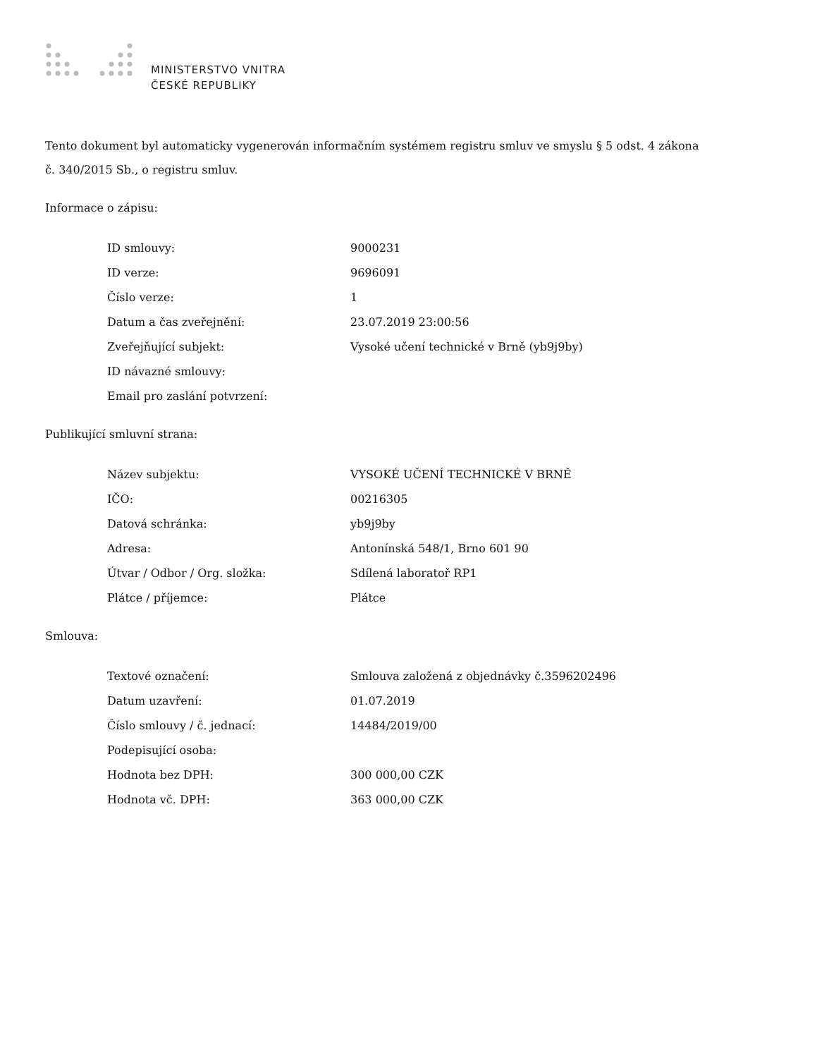MINISTERSTVO VNITRA
ČESKÉ REPUBLIKY
Tento dokument byl automaticky vygenerován informačním systémem registru smluv ve smyslu § 5 odst. 4 zákona
č. 340/2015 Sb., o registru smluv.
Informace o zápisu:
| ID smlouvy: | 9000231 |
| ID verze: | 9696091 |
| Číslo verze: | 1 |
| Datum a čas zveřejnění: | 23.07.2019 23:00:56 |
| Zveřejňující subjekt: | Vysoké učení technické v Brně (yb9j9by) |
| ID návazné smlouvy: | |
| Email pro zaslání potvrzení: | |
Publikující smluvní strana:
| Název subjektu: | VYSOKÉ UČENÍ TECHNICKÉ V BRNĚ |
| IČO: | 00216305 |
| Datová schránka: | yb9j9by |
| Adresa: | Antonínská 548/1, Brno 601 90 |
| Útvar / Odbor / Org. složka: | Sdílená laboratoř RP1 |
| Plátce / příjemce: | Plátce |
Smlouva:
| Textové označení: | Smlouva založená z objednávky č.3596202496 |
| Datum uzavření: | 01.07.2019 |
| Číslo smlouvy / č. jednací: | 14484/2019/00 |
| Podepisující osoba: | |
| Hodnota bez DPH: | 300 000,00 CZK |
| Hodnota vč. DPH: | 363 000,00 CZK |